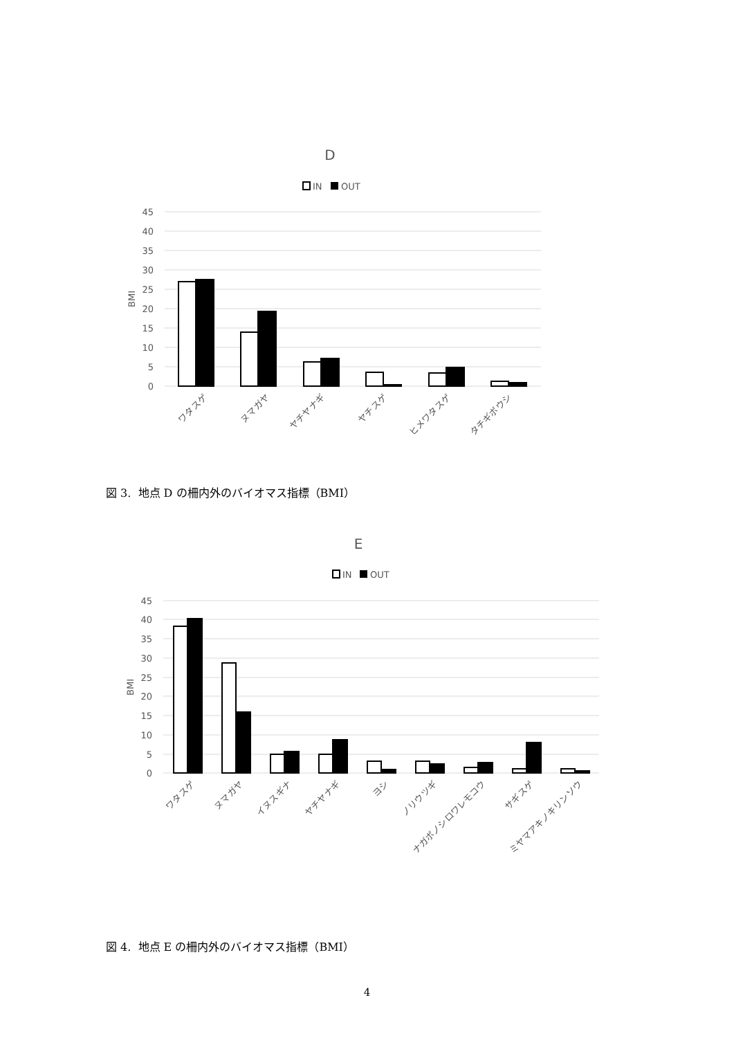D
IN
OUT
45
40
35
30
25
20
15
10
5
0
BMI
ワタスゲ
ヌマガヤ
ヤチヤナギ
ヤチスゲ
ヒメワタスゲ
タチギボウシ
図 3. 地点 D の柵内外のバイオマス指標（BMI）
E
IN
OUT
45
40
35
30
25
20
15
10
5
0
BMI
ワタスゲ
ヌマガヤ
イヌスギナ
ヤチヤナギ
ヨシ
ノリウツギ
ナガボノシロワレモコウ
サギスゲ
ミヤマアキノキリンソウ
図 4. 地点 E の柵内外のバイオマス指標（BMI）
4